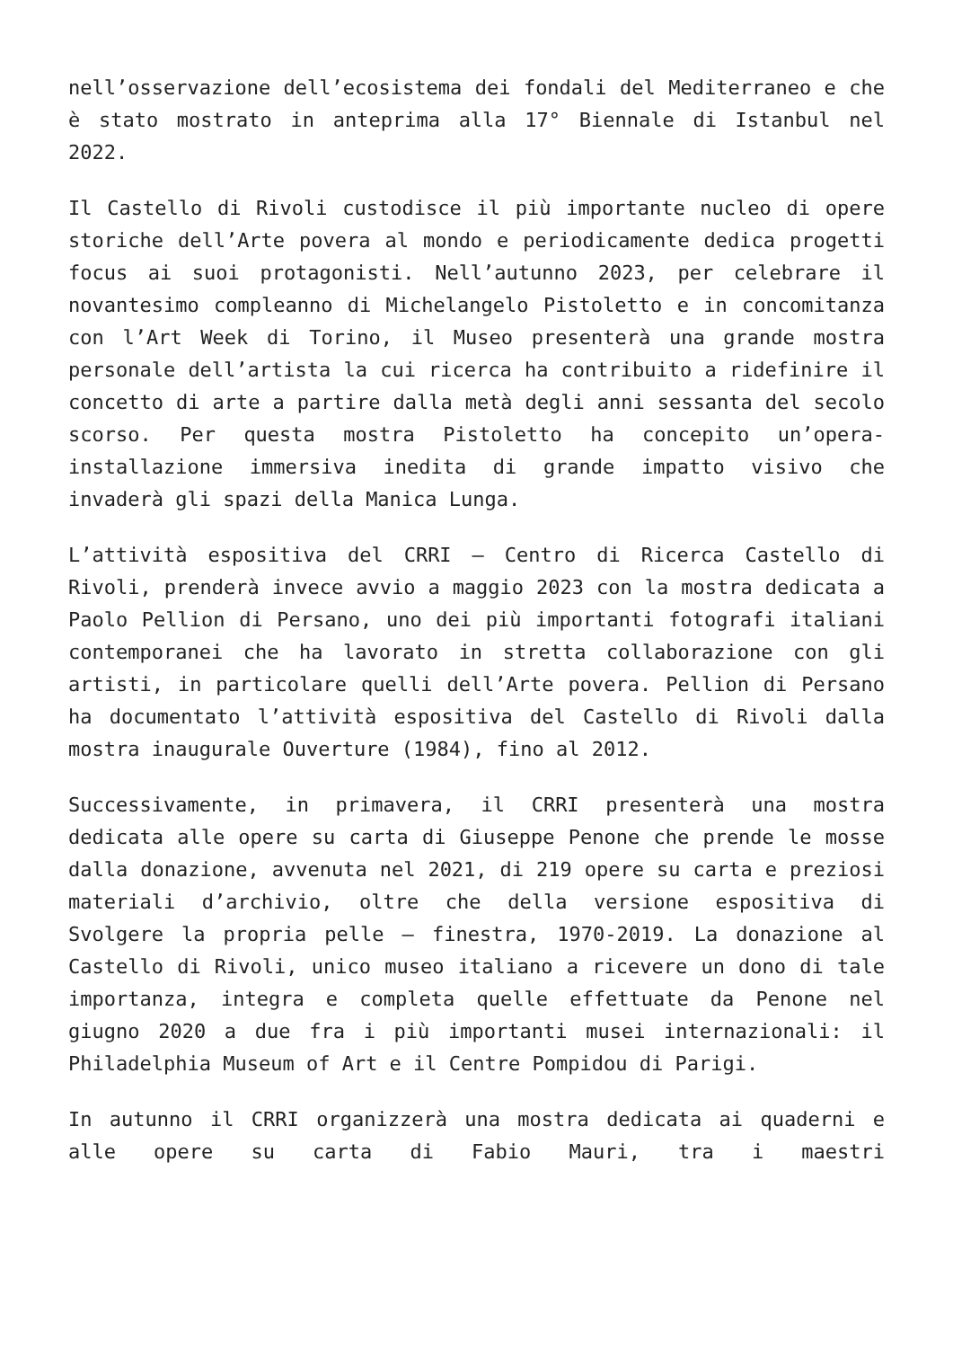nell’osservazione dell’ecosistema dei fondali del Mediterraneo e che è stato mostrato in anteprima alla 17° Biennale di Istanbul nel 2022.
Il Castello di Rivoli custodisce il più importante nucleo di opere storiche dell’Arte povera al mondo e periodicamente dedica progetti focus ai suoi protagonisti. Nell’autunno 2023, per celebrare il novantesimo compleanno di Michelangelo Pistoletto e in concomitanza con l’Art Week di Torino, il Museo presenterà una grande mostra personale dell’artista la cui ricerca ha contribuito a ridefinire il concetto di arte a partire dalla metà degli anni sessanta del secolo scorso. Per questa mostra Pistoletto ha concepito un’opera-installazione immersiva inedita di grande impatto visivo che invaderà gli spazi della Manica Lunga.
L’attività espositiva del CRRI – Centro di Ricerca Castello di Rivoli, prenderà invece avvio a maggio 2023 con la mostra dedicata a Paolo Pellion di Persano, uno dei più importanti fotografi italiani contemporanei che ha lavorato in stretta collaborazione con gli artisti, in particolare quelli dell’Arte povera. Pellion di Persano ha documentato l’attività espositiva del Castello di Rivoli dalla mostra inaugurale Ouverture (1984), fino al 2012.
Successivamente, in primavera, il CRRI presenterà una mostra dedicata alle opere su carta di Giuseppe Penone che prende le mosse dalla donazione, avvenuta nel 2021, di 219 opere su carta e preziosi materiali d’archivio, oltre che della versione espositiva di Svolgere la propria pelle – finestra, 1970-2019. La donazione al Castello di Rivoli, unico museo italiano a ricevere un dono di tale importanza, integra e completa quelle effettuate da Penone nel giugno 2020 a due fra i più importanti musei internazionali: il Philadelphia Museum of Art e il Centre Pompidou di Parigi.
In autunno il CRRI organizzerà una mostra dedicata ai quaderni e alle opere su carta di Fabio Mauri, tra i maestri